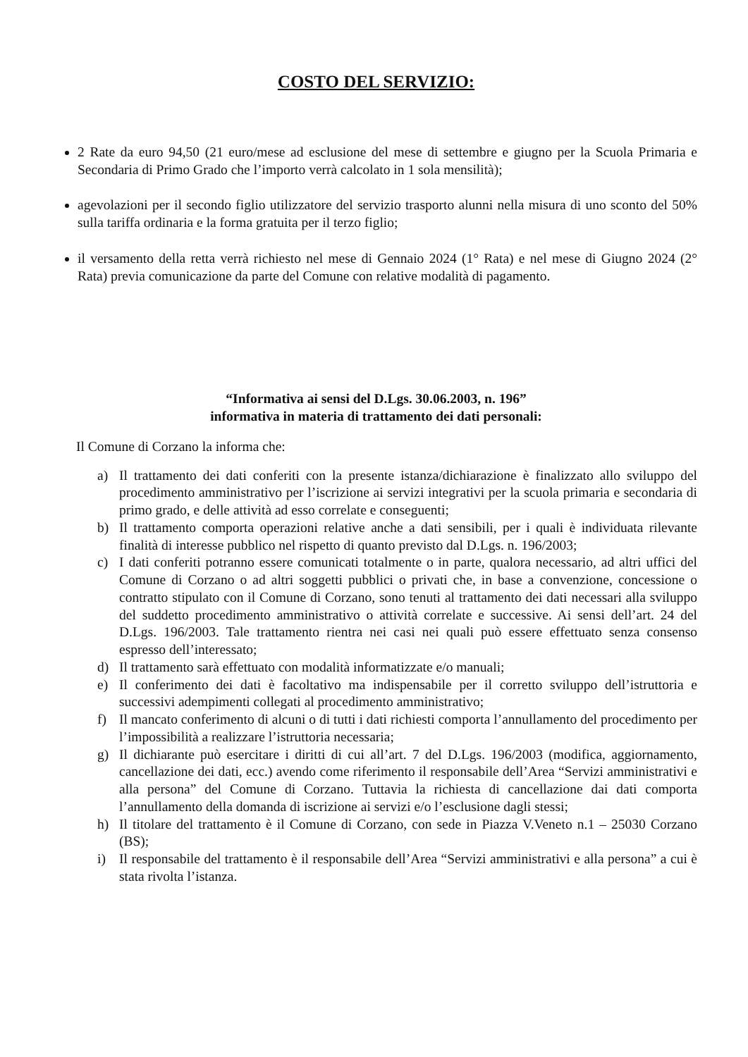COSTO DEL SERVIZIO:
2 Rate da euro 94,50 (21 euro/mese ad esclusione del mese di settembre e giugno per la Scuola Primaria e Secondaria di Primo Grado che l’importo verrà calcolato in 1 sola mensilità);
agevolazioni per il secondo figlio utilizzatore del servizio trasporto alunni nella misura di uno sconto del 50% sulla tariffa ordinaria e la forma gratuita per il terzo figlio;
il versamento della retta verrà richiesto nel mese di Gennaio 2024 (1° Rata) e nel mese di Giugno 2024 (2° Rata) previa comunicazione da parte del Comune con relative modalità di pagamento.
“Informativa ai sensi del D.Lgs. 30.06.2003, n. 196”
informativa in materia di trattamento dei dati personali:
Il Comune di Corzano la informa che:
a) Il trattamento dei dati conferiti con la presente istanza/dichiarazione è finalizzato allo sviluppo del procedimento amministrativo per l’iscrizione ai servizi integrativi per la scuola primaria e secondaria di primo grado, e delle attività ad esso correlate e conseguenti;
b) Il trattamento comporta operazioni relative anche a dati sensibili, per i quali è individuata rilevante finalità di interesse pubblico nel rispetto di quanto previsto dal D.Lgs. n. 196/2003;
c) I dati conferiti potranno essere comunicati totalmente o in parte, qualora necessario, ad altri uffici del Comune di Corzano o ad altri soggetti pubblici o privati che, in base a convenzione, concessione o contratto stipulato con il Comune di Corzano, sono tenuti al trattamento dei dati necessari alla sviluppo del suddetto procedimento amministrativo o attività correlate e successive. Ai sensi dell’art. 24 del D.Lgs. 196/2003. Tale trattamento rientra nei casi nei quali può essere effettuato senza consenso espresso dell’interessato;
d) Il trattamento sarà effettuato con modalità informatizzate e/o manuali;
e) Il conferimento dei dati è facoltativo ma indispensabile per il corretto sviluppo dell’istruttoria e successivi adempimenti collegati al procedimento amministrativo;
f) Il mancato conferimento di alcuni o di tutti i dati richiesti comporta l’annullamento del procedimento per l’impossibilità a realizzare l’istruttoria necessaria;
g) Il dichiarante può esercitare i diritti di cui all’art. 7 del D.Lgs. 196/2003 (modifica, aggiornamento, cancellazione dei dati, ecc.) avendo come riferimento il responsabile dell’Area “Servizi amministrativi e alla persona” del Comune di Corzano. Tuttavia la richiesta di cancellazione dai dati comporta l’annullamento della domanda di iscrizione ai servizi e/o l’esclusione dagli stessi;
h) Il titolare del trattamento è il Comune di Corzano, con sede in Piazza V.Veneto n.1 – 25030 Corzano (BS);
i) Il responsabile del trattamento è il responsabile dell’Area “Servizi amministrativi e alla persona” a cui è stata rivolta l’istanza.